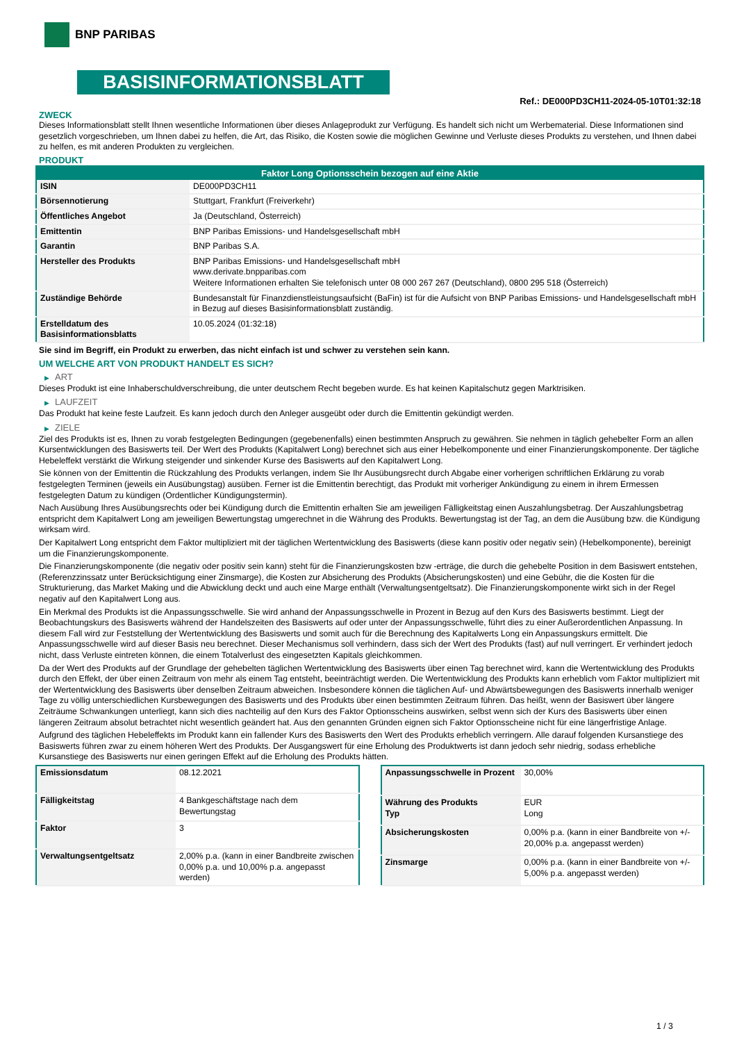BNP PARIBAS
BASISINFORMATIONSBLATT
Ref.: DE000PD3CH11-2024-05-10T01:32:18
ZWECK
Dieses Informationsblatt stellt Ihnen wesentliche Informationen über dieses Anlageprodukt zur Verfügung. Es handelt sich nicht um Werbematerial. Diese Informationen sind gesetzlich vorgeschrieben, um Ihnen dabei zu helfen, die Art, das Risiko, die Kosten sowie die möglichen Gewinne und Verluste dieses Produkts zu verstehen, und Ihnen dabei zu helfen, es mit anderen Produkten zu vergleichen.
PRODUKT
| Faktor Long Optionsschein bezogen auf eine Aktie | |
| --- | --- |
| ISIN | DE000PD3CH11 |
| Börsennotierung | Stuttgart, Frankfurt (Freiverkehr) |
| Öffentliches Angebot | Ja (Deutschland, Österreich) |
| Emittentin | BNP Paribas Emissions- und Handelsgesellschaft mbH |
| Garantin | BNP Paribas S.A. |
| Hersteller des Produkts | BNP Paribas Emissions- und Handelsgesellschaft mbH www.derivate.bnpparibas.com Weitere Informationen erhalten Sie telefonisch unter 08 000 267 267 (Deutschland), 0800 295 518 (Österreich) |
| Zuständige Behörde | Bundesanstalt für Finanzdienstleistungsaufsicht (BaFin) ist für die Aufsicht von BNP Paribas Emissions- und Handelsgesellschaft mbH in Bezug auf dieses Basisinformationsblatt zuständig. |
| Erstelldatum des Basisinformationsblatts | 10.05.2024 (01:32:18) |
Sie sind im Begriff, ein Produkt zu erwerben, das nicht einfach ist und schwer zu verstehen sein kann.
UM WELCHE ART VON PRODUKT HANDELT ES SICH?
▶ ART
Dieses Produkt ist eine Inhaberschuldverschreibung, die unter deutschem Recht begeben wurde. Es hat keinen Kapitalschutz gegen Marktrisiken.
▶ LAUFZEIT
Das Produkt hat keine feste Laufzeit. Es kann jedoch durch den Anleger ausgeübt oder durch die Emittentin gekündigt werden.
▶ ZIELE
Ziel des Produkts ist es, Ihnen zu vorab festgelegten Bedingungen (gegebenenfalls) einen bestimmten Anspruch zu gewähren. Sie nehmen in täglich gehebelter Form an allen Kursentwicklungen des Basiswerts teil. Der Wert des Produkts (Kapitalwert Long) berechnet sich aus einer Hebelkomponente und einer Finanzierungskomponente. Der tägliche Hebeleffekt verstärkt die Wirkung steigender und sinkender Kurse des Basiswerts auf den Kapitalwert Long.
Sie können von der Emittentin die Rückzahlung des Produkts verlangen, indem Sie Ihr Ausübungsrecht durch Abgabe einer vorherigen schriftlichen Erklärung zu vorab festgelegten Terminen (jeweils ein Ausübungstag) ausüben. Ferner ist die Emittentin berechtigt, das Produkt mit vorheriger Ankündigung zu einem in ihrem Ermessen festgelegten Datum zu kündigen (Ordentlicher Kündigungstermin).
Nach Ausübung Ihres Ausübungsrechts oder bei Kündigung durch die Emittentin erhalten Sie am jeweiligen Fälligkeitstag einen Auszahlungsbetrag. Der Auszahlungsbetrag entspricht dem Kapitalwert Long am jeweiligen Bewertungstag umgerechnet in die Währung des Produkts. Bewertungstag ist der Tag, an dem die Ausübung bzw. die Kündigung wirksam wird.
Der Kapitalwert Long entspricht dem Faktor multipliziert mit der täglichen Wertentwicklung des Basiswerts (diese kann positiv oder negativ sein) (Hebelkomponente), bereinigt um die Finanzierungskomponente.
Die Finanzierungskomponente (die negativ oder positiv sein kann) steht für die Finanzierungskosten bzw -erträge, die durch die gehebelte Position in dem Basiswert entstehen, (Referenzzinssatz unter Berücksichtigung einer Zinsmarge), die Kosten zur Absicherung des Produkts (Absicherungskosten) und eine Gebühr, die die Kosten für die Strukturierung, das Market Making und die Abwicklung deckt und auch eine Marge enthält (Verwaltungsentgeltsatz). Die Finanzierungskomponente wirkt sich in der Regel negativ auf den Kapitalwert Long aus.
Ein Merkmal des Produkts ist die Anpassungsschwelle. Sie wird anhand der Anpassungsschwelle in Prozent in Bezug auf den Kurs des Basiswerts bestimmt. Liegt der Beobachtungskurs des Basiswerts während der Handelszeiten des Basiswerts auf oder unter der Anpassungsschwelle, führt dies zu einer Außerordentlichen Anpassung. In diesem Fall wird zur Feststellung der Wertentwicklung des Basiswerts und somit auch für die Berechnung des Kapitalwerts Long ein Anpassungskurs ermittelt. Die Anpassungsschwelle wird auf dieser Basis neu berechnet. Dieser Mechanismus soll verhindern, dass sich der Wert des Produkts (fast) auf null verringert. Er verhindert jedoch nicht, dass Verluste eintreten können, die einem Totalverlust des eingesetzten Kapitals gleichkommen.
Da der Wert des Produkts auf der Grundlage der gehebelten täglichen Wertentwicklung des Basiswerts über einen Tag berechnet wird, kann die Wertentwicklung des Produkts durch den Effekt, der über einen Zeitraum von mehr als einem Tag entsteht, beeinträchtigt werden. Die Wertentwicklung des Produkts kann erheblich vom Faktor multipliziert mit der Wertentwicklung des Basiswerts über denselben Zeitraum abweichen. Insbesondere können die täglichen Auf- und Abwärtsbewegungen des Basiswerts innerhalb weniger Tage zu völlig unterschiedlichen Kursbewegungen des Basiswerts und des Produkts über einen bestimmten Zeitraum führen. Das heißt, wenn der Basiswert über längere Zeiträume Schwankungen unterliegt, kann sich dies nachteilig auf den Kurs des Faktor Optionsscheins auswirken, selbst wenn sich der Kurs des Basiswerts über einen längeren Zeitraum absolut betrachtet nicht wesentlich geändert hat. Aus den genannten Gründen eignen sich Faktor Optionsscheine nicht für eine längerfristige Anlage.
Aufgrund des täglichen Hebeleffekts im Produkt kann ein fallender Kurs des Basiswerts den Wert des Produkts erheblich verringern. Alle darauf folgenden Kursanstiege des Basiswerts führen zwar zu einem höheren Wert des Produkts. Der Ausgangswert für eine Erholung des Produktwerts ist dann jedoch sehr niedrig, sodass erhebliche Kursanstiege des Basiswerts nur einen geringen Effekt auf die Erholung des Produkts hätten.
| Emissionsdatum | 08.12.2021 |
| Fälligkeitstag | 4 Bankgeschäftstage nach dem Bewertungstag |
| Faktor | 3 |
| Verwaltungsentgeltsatz | 2,00% p.a. (kann in einer Bandbreite zwischen 0,00% p.a. und 10,00% p.a. angepasst werden) |
| Anpassungsschwelle in Prozent | 30,00% |
| Währung des Produkts Typ | EUR Long |
| Absicherungskosten | 0,00% p.a. (kann in einer Bandbreite von +/- 20,00% p.a. angepasst werden) |
| Zinsmarge | 0,00% p.a. (kann in einer Bandbreite von +/- 5,00% p.a. angepasst werden) |
1 / 3